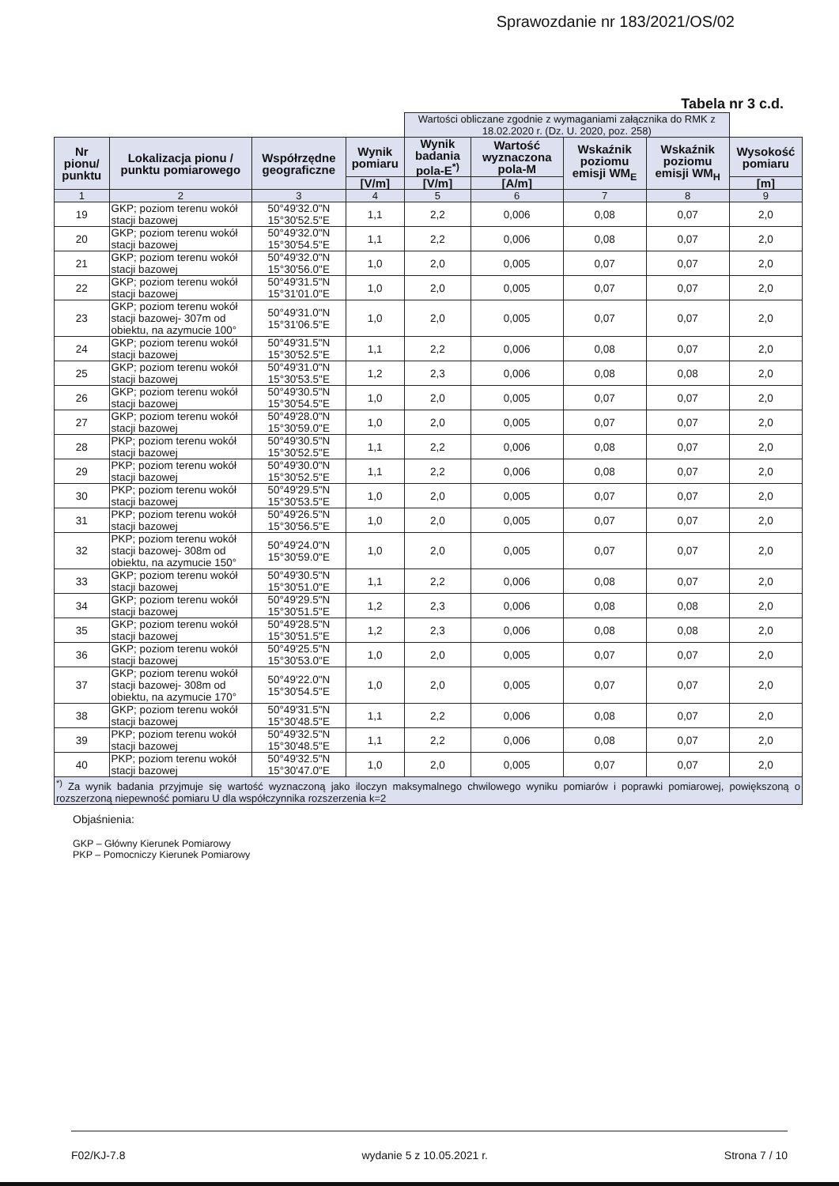Sprawozdanie nr 183/2021/OS/02
Tabela nr 3 c.d.
| | | | | Wartości obliczane zgodnie z wymaganiami załącznika do RMK z 18.02.2020 r. (Dz. U. 2020, poz. 258) | | | | |
| --- | --- | --- | --- | --- | --- | --- | --- | --- |
| Nr pionu/ punktu | Lokalizacja pionu / punktu pomiarowego | Współrzędne geograficzne | Wynik pomiaru | Wynik badania pola-E<sup>*)</sup> | Wartość wyznaczona pola-M | Wskaźnik poziomu emisji WM<sub>E</sub> | Wskaźnik poziomu emisji WM<sub>H</sub> | Wysokość pomiaru |
| | | | [V/m] | [V/m] | [A/m] | | | [m] |
| 1 | 2 | 3 | 4 | 5 | 6 | 7 | 8 | 9 |
| 19 | GKP; poziom terenu wokół stacji bazowej | 50°49'32.0"N 15°30'52.5"E | 1,1 | 2,2 | 0,006 | 0,08 | 0,07 | 2,0 |
| 20 | GKP; poziom terenu wokół stacji bazowej | 50°49'32.0"N 15°30'54.5"E | 1,1 | 2,2 | 0,006 | 0,08 | 0,07 | 2,0 |
| 21 | GKP; poziom terenu wokół stacji bazowej | 50°49'32.0"N 15°30'56.0"E | 1,0 | 2,0 | 0,005 | 0,07 | 0,07 | 2,0 |
| 22 | GKP; poziom terenu wokół stacji bazowej | 50°49'31.5"N 15°31'01.0"E | 1,0 | 2,0 | 0,005 | 0,07 | 0,07 | 2,0 |
| 23 | GKP; poziom terenu wokół stacji bazowej- 307m od obiektu, na azymucie 100° | 50°49'31.0"N 15°31'06.5"E | 1,0 | 2,0 | 0,005 | 0,07 | 0,07 | 2,0 |
| 24 | GKP; poziom terenu wokół stacji bazowej | 50°49'31.5"N 15°30'52.5"E | 1,1 | 2,2 | 0,006 | 0,08 | 0,07 | 2,0 |
| 25 | GKP; poziom terenu wokół stacji bazowej | 50°49'31.0"N 15°30'53.5"E | 1,2 | 2,3 | 0,006 | 0,08 | 0,08 | 2,0 |
| 26 | GKP; poziom terenu wokół stacji bazowej | 50°49'30.5"N 15°30'54.5"E | 1,0 | 2,0 | 0,005 | 0,07 | 0,07 | 2,0 |
| 27 | GKP; poziom terenu wokół stacji bazowej | 50°49'28.0"N 15°30'59.0"E | 1,0 | 2,0 | 0,005 | 0,07 | 0,07 | 2,0 |
| 28 | PKP; poziom terenu wokół stacji bazowej | 50°49'30.5"N 15°30'52.5"E | 1,1 | 2,2 | 0,006 | 0,08 | 0,07 | 2,0 |
| 29 | PKP; poziom terenu wokół stacji bazowej | 50°49'30.0"N 15°30'52.5"E | 1,1 | 2,2 | 0,006 | 0,08 | 0,07 | 2,0 |
| 30 | PKP; poziom terenu wokół stacji bazowej | 50°49'29.5"N 15°30'53.5"E | 1,0 | 2,0 | 0,005 | 0,07 | 0,07 | 2,0 |
| 31 | PKP; poziom terenu wokół stacji bazowej | 50°49'26.5"N 15°30'56.5"E | 1,0 | 2,0 | 0,005 | 0,07 | 0,07 | 2,0 |
| 32 | PKP; poziom terenu wokół stacji bazowej- 308m od obiektu, na azymucie 150° | 50°49'24.0"N 15°30'59.0"E | 1,0 | 2,0 | 0,005 | 0,07 | 0,07 | 2,0 |
| 33 | GKP; poziom terenu wokół stacji bazowej | 50°49'30.5"N 15°30'51.0"E | 1,1 | 2,2 | 0,006 | 0,08 | 0,07 | 2,0 |
| 34 | GKP; poziom terenu wokół stacji bazowej | 50°49'29.5"N 15°30'51.5"E | 1,2 | 2,3 | 0,006 | 0,08 | 0,08 | 2,0 |
| 35 | GKP; poziom terenu wokół stacji bazowej | 50°49'28.5"N 15°30'51.5"E | 1,2 | 2,3 | 0,006 | 0,08 | 0,08 | 2,0 |
| 36 | GKP; poziom terenu wokół stacji bazowej | 50°49'25.5"N 15°30'53.0"E | 1,0 | 2,0 | 0,005 | 0,07 | 0,07 | 2,0 |
| 37 | GKP; poziom terenu wokół stacji bazowej- 308m od obiektu, na azymucie 170° | 50°49'22.0"N 15°30'54.5"E | 1,0 | 2,0 | 0,005 | 0,07 | 0,07 | 2,0 |
| 38 | GKP; poziom terenu wokół stacji bazowej | 50°49'31.5"N 15°30'48.5"E | 1,1 | 2,2 | 0,006 | 0,08 | 0,07 | 2,0 |
| 39 | PKP; poziom terenu wokół stacji bazowej | 50°49'32.5"N 15°30'48.5"E | 1,1 | 2,2 | 0,006 | 0,08 | 0,07 | 2,0 |
| 40 | PKP; poziom terenu wokół stacji bazowej | 50°49'32.5"N 15°30'47.0"E | 1,0 | 2,0 | 0,005 | 0,07 | 0,07 | 2,0 |
| <sup>*)</sup> Za wynik badania przyjmuje się wartość wyznaczoną jako iloczyn maksymalnego chwilowego wyniku pomiarów i poprawki pomiarowej, powiększoną o rozszerzoną niepewność pomiaru U dla współczynnika rozszerzenia k=2 | | | | | | | | |
Objaśnienia:
GKP – Główny Kierunek Pomiarowy
PKP – Pomocniczy Kierunek Pomiarowy
F02/KJ-7.8 wydanie 5 z 10.05.2021 r. Strona 7 / 10